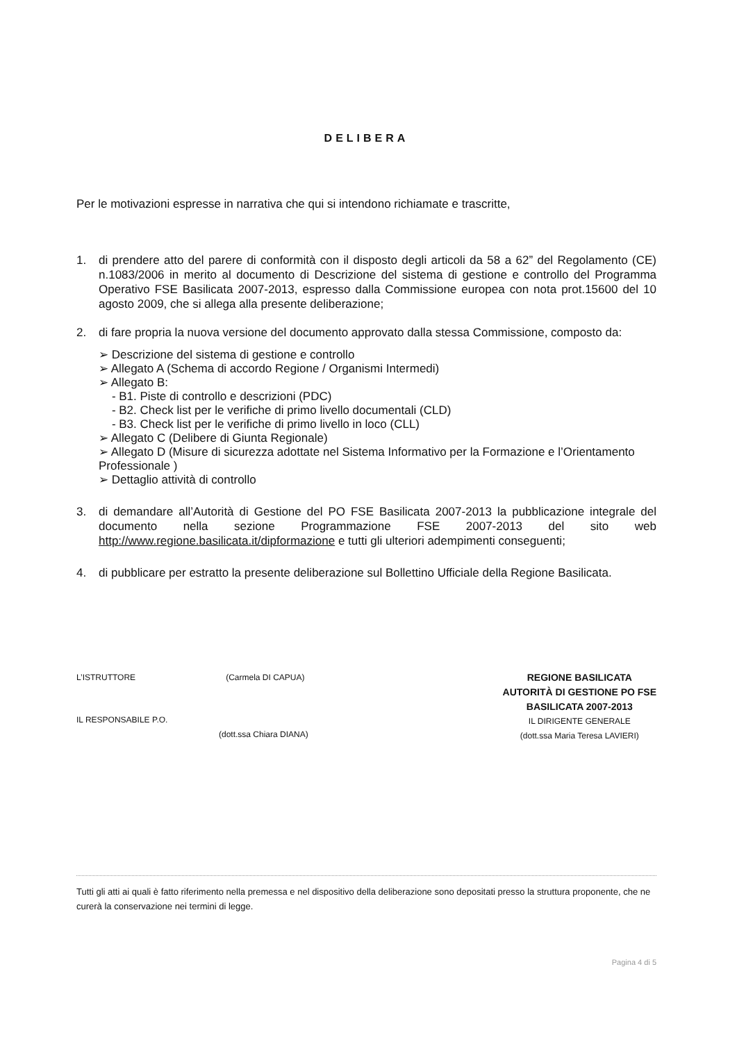DELIBERA
Per le motivazioni espresse in narrativa che qui si intendono richiamate e trascritte,
1. di prendere atto del parere di conformità con il disposto degli articoli da 58 a 62” del Regolamento (CE) n.1083/2006 in merito al documento di Descrizione del sistema di gestione e controllo del Programma Operativo FSE Basilicata 2007-2013, espresso dalla Commissione europea con nota prot.15600 del 10 agosto 2009, che si allega alla presente deliberazione;
2. di fare propria la nuova versione del documento approvato dalla stessa Commissione, composto da:
➢ Descrizione del sistema di gestione e controllo
➢ Allegato A (Schema di accordo Regione / Organismi Intermedi)
➢ Allegato B:
- B1. Piste di controllo e descrizioni (PDC)
- B2. Check list per le verifiche di primo livello documentali (CLD)
- B3. Check list per le verifiche di primo livello in loco (CLL)
➢ Allegato C (Delibere di Giunta Regionale)
➢ Allegato D (Misure di sicurezza adottate nel Sistema Informativo per la Formazione e l’Orientamento Professionale )
➢ Dettaglio attività di controllo
3. di demandare all’Autorità di Gestione del PO FSE Basilicata 2007-2013 la pubblicazione integrale del documento nella sezione Programmazione FSE 2007-2013 del sito web http://www.regione.basilicata.it/dipformazione e tutti gli ulteriori adempimenti conseguenti;
4. di pubblicare per estratto la presente deliberazione sul Bollettino Ufficiale della Regione Basilicata.
L’ISTRUTTORE (Carmela DI CAPUA)
IL RESPONSABILE P.O.
(dott.ssa Chiara DIANA)
REGIONE BASILICATA
AUTORITÀ DI GESTIONE PO FSE
BASILICATA 2007-2013
IL DIRIGENTE GENERALE
(dott.ssa Maria Teresa LAVIERI)
Tutti gli atti ai quali è fatto riferimento nella premessa e nel dispositivo della deliberazione sono depositati presso la struttura proponente, che ne curerà la conservazione nei termini di legge.
Pagina 4 di 5